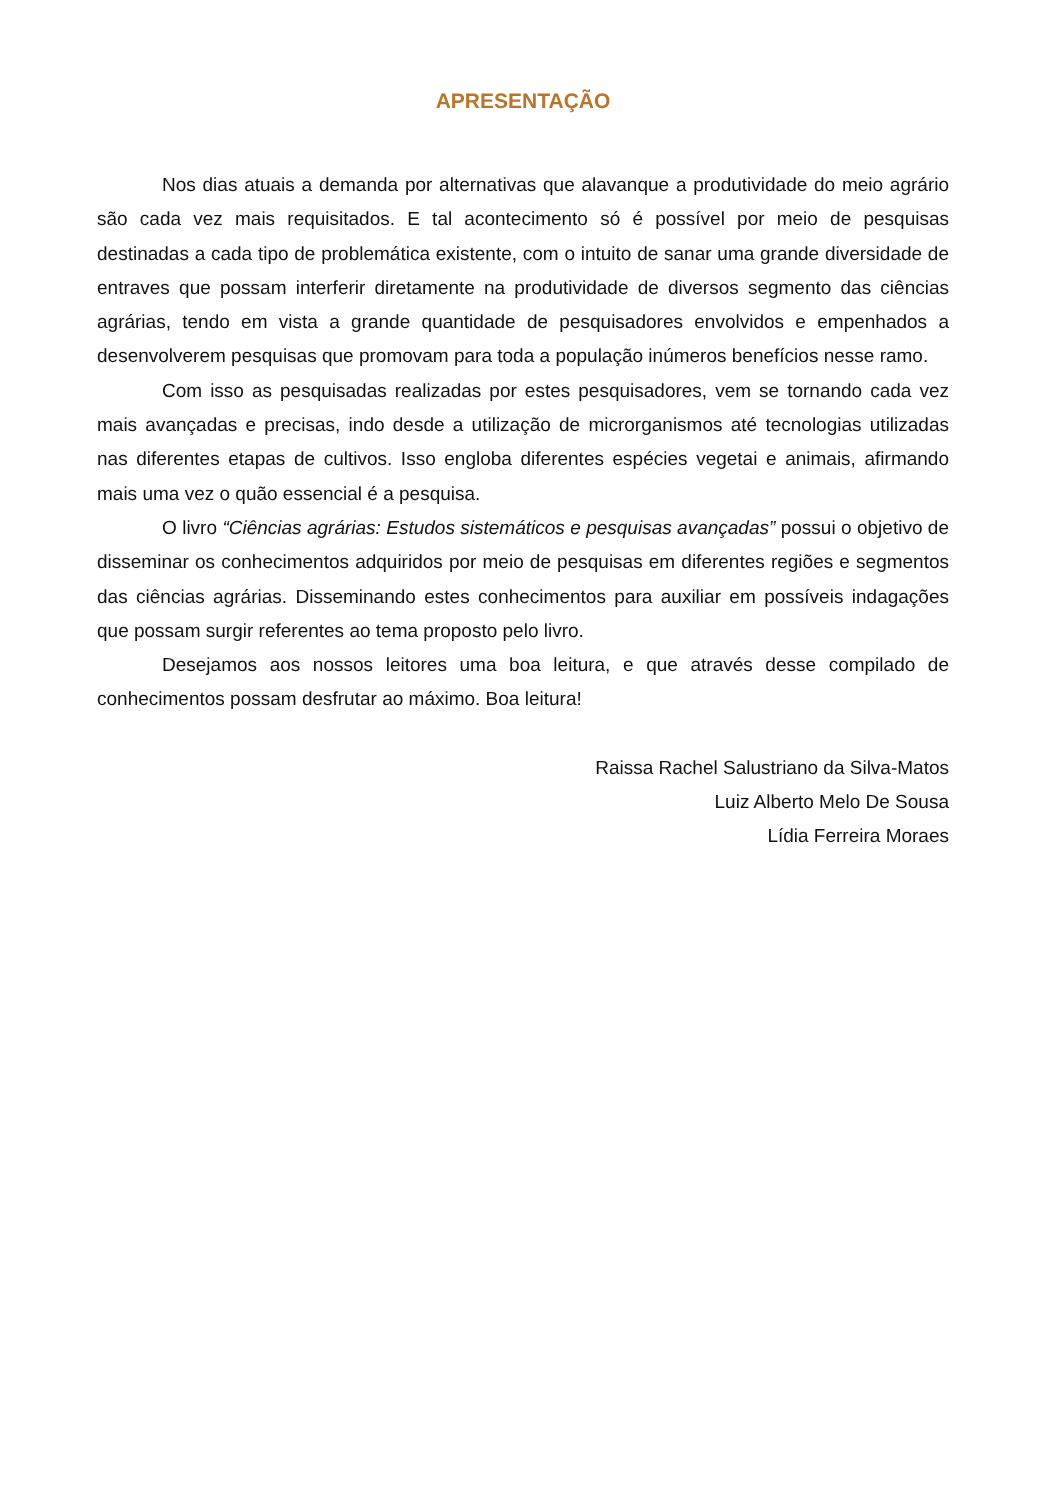APRESENTAÇÃO
Nos dias atuais a demanda por alternativas que alavanque a produtividade do meio agrário são cada vez mais requisitados. E tal acontecimento só é possível por meio de pesquisas destinadas a cada tipo de problemática existente, com o intuito de sanar uma grande diversidade de entraves que possam interferir diretamente na produtividade de diversos segmento das ciências agrárias, tendo em vista a grande quantidade de pesquisadores envolvidos e empenhados a desenvolverem pesquisas que promovam para toda a população inúmeros benefícios nesse ramo.
Com isso as pesquisadas realizadas por estes pesquisadores, vem se tornando cada vez mais avançadas e precisas, indo desde a utilização de microrganismos até tecnologias utilizadas nas diferentes etapas de cultivos. Isso engloba diferentes espécies vegetai e animais, afirmando mais uma vez o quão essencial é a pesquisa.
O livro “Ciências agrárias: Estudos sistemáticos e pesquisas avançadas” possui o objetivo de disseminar os conhecimentos adquiridos por meio de pesquisas em diferentes regiões e segmentos das ciências agrárias. Disseminando estes conhecimentos para auxiliar em possíveis indagações que possam surgir referentes ao tema proposto pelo livro.
Desejamos aos nossos leitores uma boa leitura, e que através desse compilado de conhecimentos possam desfrutar ao máximo. Boa leitura!
Raissa Rachel Salustriano da Silva-Matos
Luiz Alberto Melo De Sousa
Lídia Ferreira Moraes